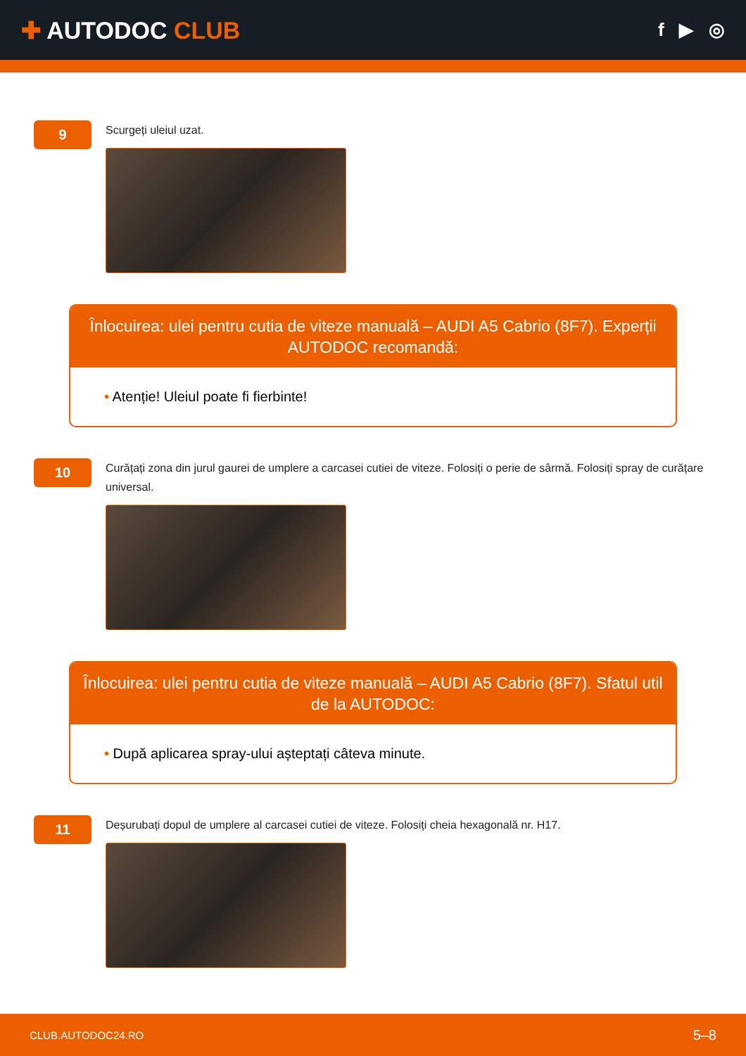✚ AUTODOC CLUB
f ▶ ◎
9
Scurgeți uleiul uzat.
Înlocuirea: ulei pentru cutia de viteze manuală – AUDI A5 Cabrio (8F7). Experții AUTODOC recomandă:
• Atenție! Uleiul poate fi fierbinte!
10
Curățați zona din jurul gaurei de umplere a carcasei cutiei de viteze. Folosiți o perie de sârmă. Folosiți spray de curățare universal.
Înlocuirea: ulei pentru cutia de viteze manuală – AUDI A5 Cabrio (8F7). Sfatul util de la AUTODOC:
• După aplicarea spray-ului așteptați câteva minute.
11
Deșurubați dopul de umplere al carcasei cutiei de viteze. Folosiți cheia hexagonală nr. H17.
CLUB.AUTODOC24.RO 5–8